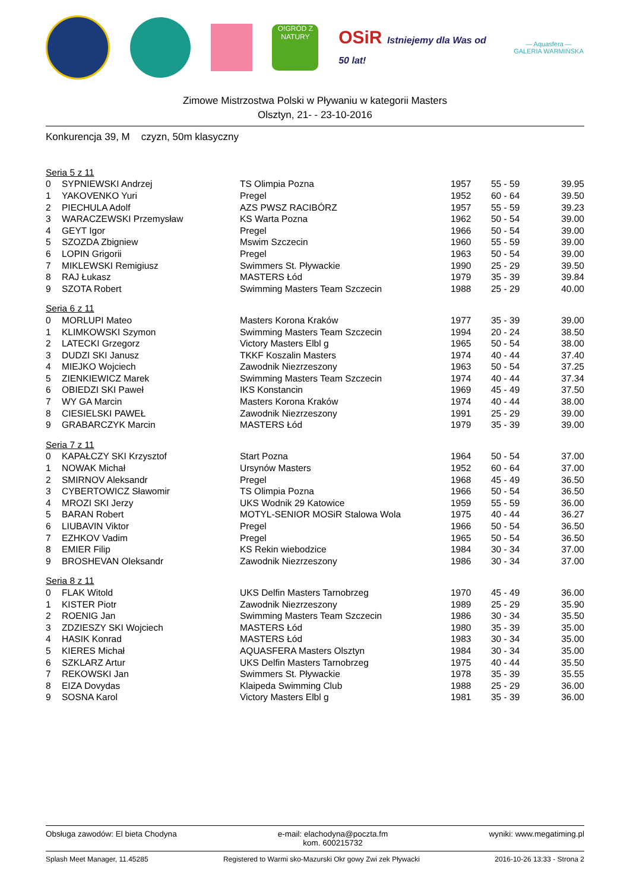O!GRÓD Z NATURY
OSiR Istniejemy dla Was od 50 lat!
— Aquasfera —
GALERIA WARMIŃSKA
Zimowe Mistrzostwa Polski w Pływaniu w kategorii Masters
Olsztyn, 21- - 23-10-2016
Konkurencja 39, M czyzn, 50m klasyczny
| Seria 5 z 11 | | | | | |
| 0 | SYPNIEWSKI Andrzej | TS Olimpia Pozna | 1957 | 55 - 59 | 39.95 |
| 1 | YAKOVENKO Yuri | Pregel | 1952 | 60 - 64 | 39.50 |
| 2 | PIECHULA Adolf | AZS PWSZ RACIBÓRZ | 1957 | 55 - 59 | 39.23 |
| 3 | WARACZEWSKI Przemysław | KS Warta Pozna | 1962 | 50 - 54 | 39.00 |
| 4 | GEYT Igor | Pregel | 1966 | 50 - 54 | 39.00 |
| 5 | SZOZDA Zbigniew | Mswim Szczecin | 1960 | 55 - 59 | 39.00 |
| 6 | LOPIN Grigorii | Pregel | 1963 | 50 - 54 | 39.00 |
| 7 | MIKLEWSKI Remigiusz | Swimmers St. Pływackie | 1990 | 25 - 29 | 39.50 |
| 8 | RAJ Łukasz | MASTERS Łód | 1979 | 35 - 39 | 39.84 |
| 9 | SZOTA Robert | Swimming Masters Team Szczecin | 1988 | 25 - 29 | 40.00 |
| Seria 6 z 11 | | | | | |
| 0 | MORLUPI Mateo | Masters Korona Kraków | 1977 | 35 - 39 | 39.00 |
| 1 | KLIMKOWSKI Szymon | Swimming Masters Team Szczecin | 1994 | 20 - 24 | 38.50 |
| 2 | LATECKI Grzegorz | Victory Masters Elbl g | 1965 | 50 - 54 | 38.00 |
| 3 | DUDZI SKI Janusz | TKKF Koszalin Masters | 1974 | 40 - 44 | 37.40 |
| 4 | MIEJKO Wojciech | Zawodnik Niezrzeszony | 1963 | 50 - 54 | 37.25 |
| 5 | ZIENKIEWICZ Marek | Swimming Masters Team Szczecin | 1974 | 40 - 44 | 37.34 |
| 6 | OBIEDZI SKI Paweł | IKS Konstancin | 1969 | 45 - 49 | 37.50 |
| 7 | WY GA Marcin | Masters Korona Kraków | 1974 | 40 - 44 | 38.00 |
| 8 | CIESIELSKI PAWEŁ | Zawodnik Niezrzeszony | 1991 | 25 - 29 | 39.00 |
| 9 | GRABARCZYK Marcin | MASTERS Łód | 1979 | 35 - 39 | 39.00 |
| Seria 7 z 11 | | | | | |
| 0 | KAPAŁCZY SKI Krzysztof | Start Pozna | 1964 | 50 - 54 | 37.00 |
| 1 | NOWAK Michał | Ursynów Masters | 1952 | 60 - 64 | 37.00 |
| 2 | SMIRNOV Aleksandr | Pregel | 1968 | 45 - 49 | 36.50 |
| 3 | CYBERTOWICZ Sławomir | TS Olimpia Pozna | 1966 | 50 - 54 | 36.50 |
| 4 | MROZI SKI Jerzy | UKS Wodnik 29 Katowice | 1959 | 55 - 59 | 36.00 |
| 5 | BARAN Robert | MOTYL-SENIOR MOSiR Stalowa Wola | 1975 | 40 - 44 | 36.27 |
| 6 | LIUBAVIN Viktor | Pregel | 1966 | 50 - 54 | 36.50 |
| 7 | EZHKOV Vadim | Pregel | 1965 | 50 - 54 | 36.50 |
| 8 | EMIER Filip | KS Rekin wiebodzice | 1984 | 30 - 34 | 37.00 |
| 9 | BROSHEVAN Oleksandr | Zawodnik Niezrzeszony | 1986 | 30 - 34 | 37.00 |
| Seria 8 z 11 | | | | | |
| 0 | FLAK Witold | UKS Delfin Masters Tarnobrzeg | 1970 | 45 - 49 | 36.00 |
| 1 | KISTER Piotr | Zawodnik Niezrzeszony | 1989 | 25 - 29 | 35.90 |
| 2 | ROENIG Jan | Swimming Masters Team Szczecin | 1986 | 30 - 34 | 35.50 |
| 3 | ZDZIESZY SKI Wojciech | MASTERS Łód | 1980 | 35 - 39 | 35.00 |
| 4 | HASIK Konrad | MASTERS Łód | 1983 | 30 - 34 | 35.00 |
| 5 | KIERES Michał | AQUASFERA Masters Olsztyn | 1984 | 30 - 34 | 35.00 |
| 6 | SZKLARZ Artur | UKS Delfin Masters Tarnobrzeg | 1975 | 40 - 44 | 35.50 |
| 7 | REKOWSKI Jan | Swimmers St. Pływackie | 1978 | 35 - 39 | 35.55 |
| 8 | EIZA Dovydas | Klaipeda Swimming Club | 1988 | 25 - 29 | 36.00 |
| 9 | SOSNA Karol | Victory Masters Elbl g | 1981 | 35 - 39 | 36.00 |
Obsługa zawodów: El bieta Chodyna e-mail: elachodyna@poczta.fm
kom. 600215732 wyniki: www.megatiming.pl
Splash Meet Manager, 11.45285 Registered to Warmi sko-Mazurski Okr gowy Zwi zek Pływacki 2016-10-26 13:33 - Strona 2